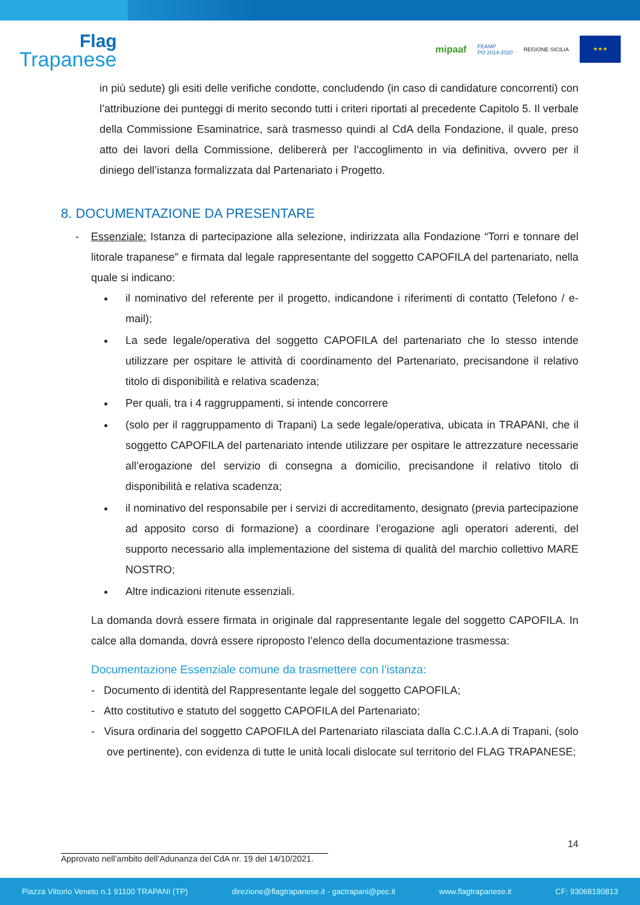Flag
Trapanese
mipaaf FEAMP
PO 2014-2020 REGIONE SICILIA
★★★
in più sedute) gli esiti delle verifiche condotte, concludendo (in caso di candidature concorrenti) con l’attribuzione dei punteggi di merito secondo tutti i criteri riportati al precedente Capitolo 5. Il verbale della Commissione Esaminatrice, sarà trasmesso quindi al CdA della Fondazione, il quale, preso atto dei lavori della Commissione, delibererà per l’accoglimento in via definitiva, ovvero per il diniego dell’istanza formalizzata dal Partenariato i Progetto.
8. DOCUMENTAZIONE DA PRESENTARE
- Essenziale: Istanza di partecipazione alla selezione, indirizzata alla Fondazione “Torri e tonnare del litorale trapanese” e firmata dal legale rappresentante del soggetto CAPOFILA del partenariato, nella quale si indicano:
il nominativo del referente per il progetto, indicandone i riferimenti di contatto (Telefono / e-mail);
La sede legale/operativa del soggetto CAPOFILA del partenariato che lo stesso intende utilizzare per ospitare le attività di coordinamento del Partenariato, precisandone il relativo titolo di disponibilità e relativa scadenza;
Per quali, tra i 4 raggruppamenti, si intende concorrere
(solo per il raggruppamento di Trapani) La sede legale/operativa, ubicata in TRAPANI, che il soggetto CAPOFILA del partenariato intende utilizzare per ospitare le attrezzature necessarie all’erogazione del servizio di consegna a domicilio, precisandone il relativo titolo di disponibilità e relativa scadenza;
il nominativo del responsabile per i servizi di accreditamento, designato (previa partecipazione ad apposito corso di formazione) a coordinare l’erogazione agli operatori aderenti, del supporto necessario alla implementazione del sistema di qualità del marchio collettivo MARE NOSTRO;
Altre indicazioni ritenute essenziali.
La domanda dovrà essere firmata in originale dal rappresentante legale del soggetto CAPOFILA. In calce alla domanda, dovrà essere riproposto l’elenco della documentazione trasmessa:
Documentazione Essenziale comune da trasmettere con l’istanza:
- Documento di identità del Rappresentante legale del soggetto CAPOFILA;
- Atto costitutivo e statuto del soggetto CAPOFILA del Partenariato;
- Visura ordinaria del soggetto CAPOFILA del Partenariato rilasciata dalla C.C.I.A.A di Trapani, (solo ove pertinente), con evidenza di tutte le unità locali dislocate sul territorio del FLAG TRAPANESE;
14
Approvato nell’ambito dell’Adunanza del CdA nr. 19 del 14/10/2021.
Piazza Vittorio Veneto n.1 91100 TRAPANI (TP) direzione@flagtrapanese.it - gactrapani@pec.it www.flagtrapanese.it CF: 93068190813